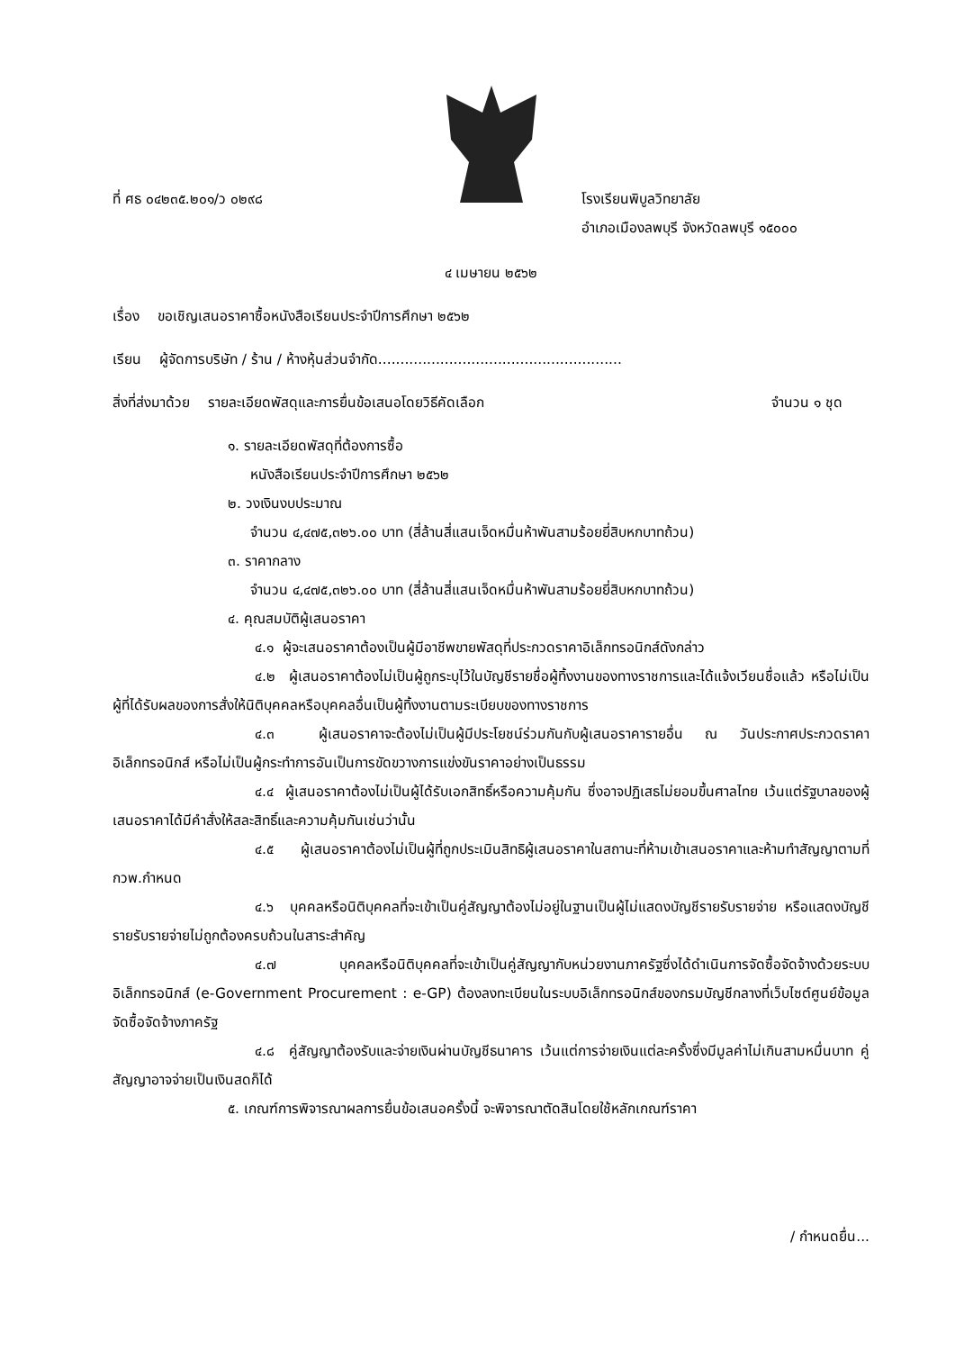ที่ ศธ ๐๔๒๓๕.๒๐๑/ว ๐๒๙๘ โรงเรียนพิบูลวิทยาลัย
อำเภอเมืองลพบุรี จังหวัดลพบุรี ๑๕๐๐๐
๔ เมษายน ๒๕๖๒
เรื่อง ขอเชิญเสนอราคาซื้อหนังสือเรียนประจำปีการศึกษา ๒๕๖๒
เรียน ผู้จัดการบริษัท / ร้าน / ห้างหุ้นส่วนจำกัด.......................................................
สิ่งที่ส่งมาด้วย รายละเอียดพัสดุและการยื่นข้อเสนอโดยวิธีคัดเลือก
จำนวน ๑ ชุด
๑. รายละเอียดพัสดุที่ต้องการซื้อ
หนังสือเรียนประจำปีการศึกษา ๒๕๖๒
๒. วงเงินงบประมาณ
จำนวน ๔,๔๗๕,๓๒๖.๐๐ บาท (สี่ล้านสี่แสนเจ็ดหมื่นห้าพันสามร้อยยี่สิบหกบาทถ้วน)
๓. ราคากลาง
จำนวน ๔,๔๗๕,๓๒๖.๐๐ บาท (สี่ล้านสี่แสนเจ็ดหมื่นห้าพันสามร้อยยี่สิบหกบาทถ้วน)
๔. คุณสมบัติผู้เสนอราคา
๔.๑ ผู้จะเสนอราคาต้องเป็นผู้มีอาชีพขายพัสดุที่ประกวดราคาอิเล็กทรอนิกส์ดังกล่าว
๔.๒ ผู้เสนอราคาต้องไม่เป็นผู้ถูกระบุไว้ในบัญชีรายชื่อผู้ทิ้งงานของทางราชการและได้แจ้งเวียนชื่อแล้ว หรือไม่เป็นผู้ที่ได้รับผลของการสั่งให้นิติบุคคลหรือบุคคลอื่นเป็นผู้ทิ้งงานตามระเบียบของทางราชการ
๔.๓ ผู้เสนอราคาจะต้องไม่เป็นผู้มีประโยชน์ร่วมกันกับผู้เสนอราคารายอื่น ณ วันประกาศประกวดราคาอิเล็กทรอนิกส์ หรือไม่เป็นผู้กระทำการอันเป็นการขัดขวางการแข่งขันราคาอย่างเป็นธรรม
๔.๔ ผู้เสนอราคาต้องไม่เป็นผู้ได้รับเอกสิทธิ์หรือความคุ้มกัน ซึ่งอาจปฏิเสธไม่ยอมขึ้นศาลไทย เว้นแต่รัฐบาลของผู้เสนอราคาได้มีคำสั่งให้สละสิทธิ์และความคุ้มกันเช่นว่านั้น
๔.๕ ผู้เสนอราคาต้องไม่เป็นผู้ที่ถูกประเมินสิทธิผู้เสนอราคาในสถานะที่ห้ามเข้าเสนอราคาและห้ามทำสัญญาตามที่ กวพ.กำหนด
๔.๖ บุคคลหรือนิติบุคคลที่จะเข้าเป็นคู่สัญญาต้องไม่อยู่ในฐานเป็นผู้ไม่แสดงบัญชีรายรับรายจ่าย หรือแสดงบัญชีรายรับรายจ่ายไม่ถูกต้องครบถ้วนในสาระสำคัญ
๔.๗ บุคคลหรือนิติบุคคลที่จะเข้าเป็นคู่สัญญากับหน่วยงานภาครัฐซึ่งได้ดำเนินการจัดซื้อจัดจ้างด้วยระบบอิเล็กทรอนิกส์ (e-Government Procurement : e-GP) ต้องลงทะเบียนในระบบอิเล็กทรอนิกส์ของกรมบัญชีกลางที่เว็บไซต์ศูนย์ข้อมูลจัดซื้อจัดจ้างภาครัฐ
๔.๘ คู่สัญญาต้องรับและจ่ายเงินผ่านบัญชีธนาคาร เว้นแต่การจ่ายเงินแต่ละครั้งซึ่งมีมูลค่าไม่เกินสามหมื่นบาท คู่สัญญาอาจจ่ายเป็นเงินสดก็ได้
๕. เกณฑ์การพิจารณาผลการยื่นข้อเสนอครั้งนี้ จะพิจารณาตัดสินโดยใช้หลักเกณฑ์ราคา
/ กำหนดยื่น...